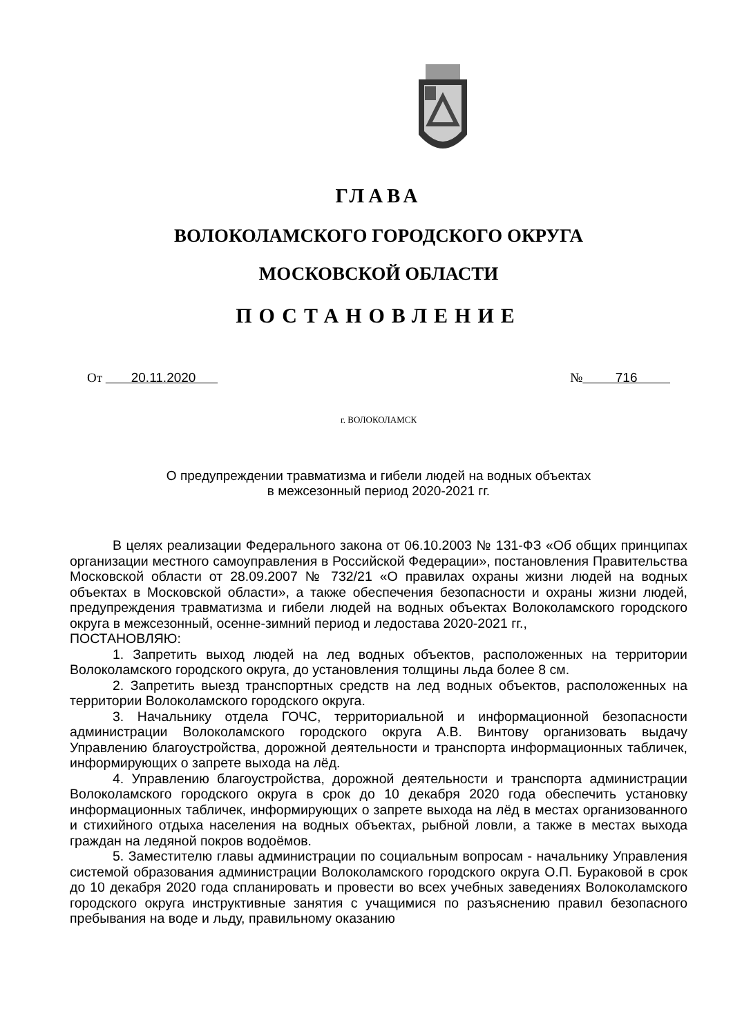ГЛАВА
ВОЛОКОЛАМСКОГО ГОРОДСКОГО ОКРУГА
МОСКОВСКОЙ ОБЛАСТИ
ПОСТАНОВЛЕНИЕ
От 20.11.2020 № 716
г. ВОЛОКОЛАМСК
О предупреждении травматизма и гибели людей на водных объектах
в межсезонный период 2020-2021 гг.
В целях реализации Федерального закона от 06.10.2003 № 131-ФЗ «Об общих принципах организации местного самоуправления в Российской Федерации», постановления Правительства Московской области от 28.09.2007 № 732/21 «О правилах охраны жизни людей на водных объектах в Московской области», а также обеспечения безопасности и охраны жизни людей, предупреждения травматизма и гибели людей на водных объектах Волоколамского городского округа в межсезонный, осенне-зимний период и ледостава 2020-2021 гг.,
ПОСТАНОВЛЯЮ:
1. Запретить выход людей на лед водных объектов, расположенных на территории Волоколамского городского округа, до установления толщины льда более 8 см.
2. Запретить выезд транспортных средств на лед водных объектов, расположенных на территории Волоколамского городского округа.
3. Начальнику отдела ГОЧС, территориальной и информационной безопасности администрации Волоколамского городского округа А.В. Винтову организовать выдачу Управлению благоустройства, дорожной деятельности и транспорта информационных табличек, информирующих о запрете выхода на лёд.
4. Управлению благоустройства, дорожной деятельности и транспорта администрации Волоколамского городского округа в срок до 10 декабря 2020 года обеспечить установку информационных табличек, информирующих о запрете выхода на лёд в местах организованного и стихийного отдыха населения на водных объектах, рыбной ловли, а также в местах выхода граждан на ледяной покров водоёмов.
5. Заместителю главы администрации по социальным вопросам - начальнику Управления системой образования администрации Волоколамского городского округа О.П. Бураковой в срок до 10 декабря 2020 года спланировать и провести во всех учебных заведениях Волоколамского городского округа инструктивные занятия с учащимися по разъяснению правил безопасного пребывания на воде и льду, правильному оказанию